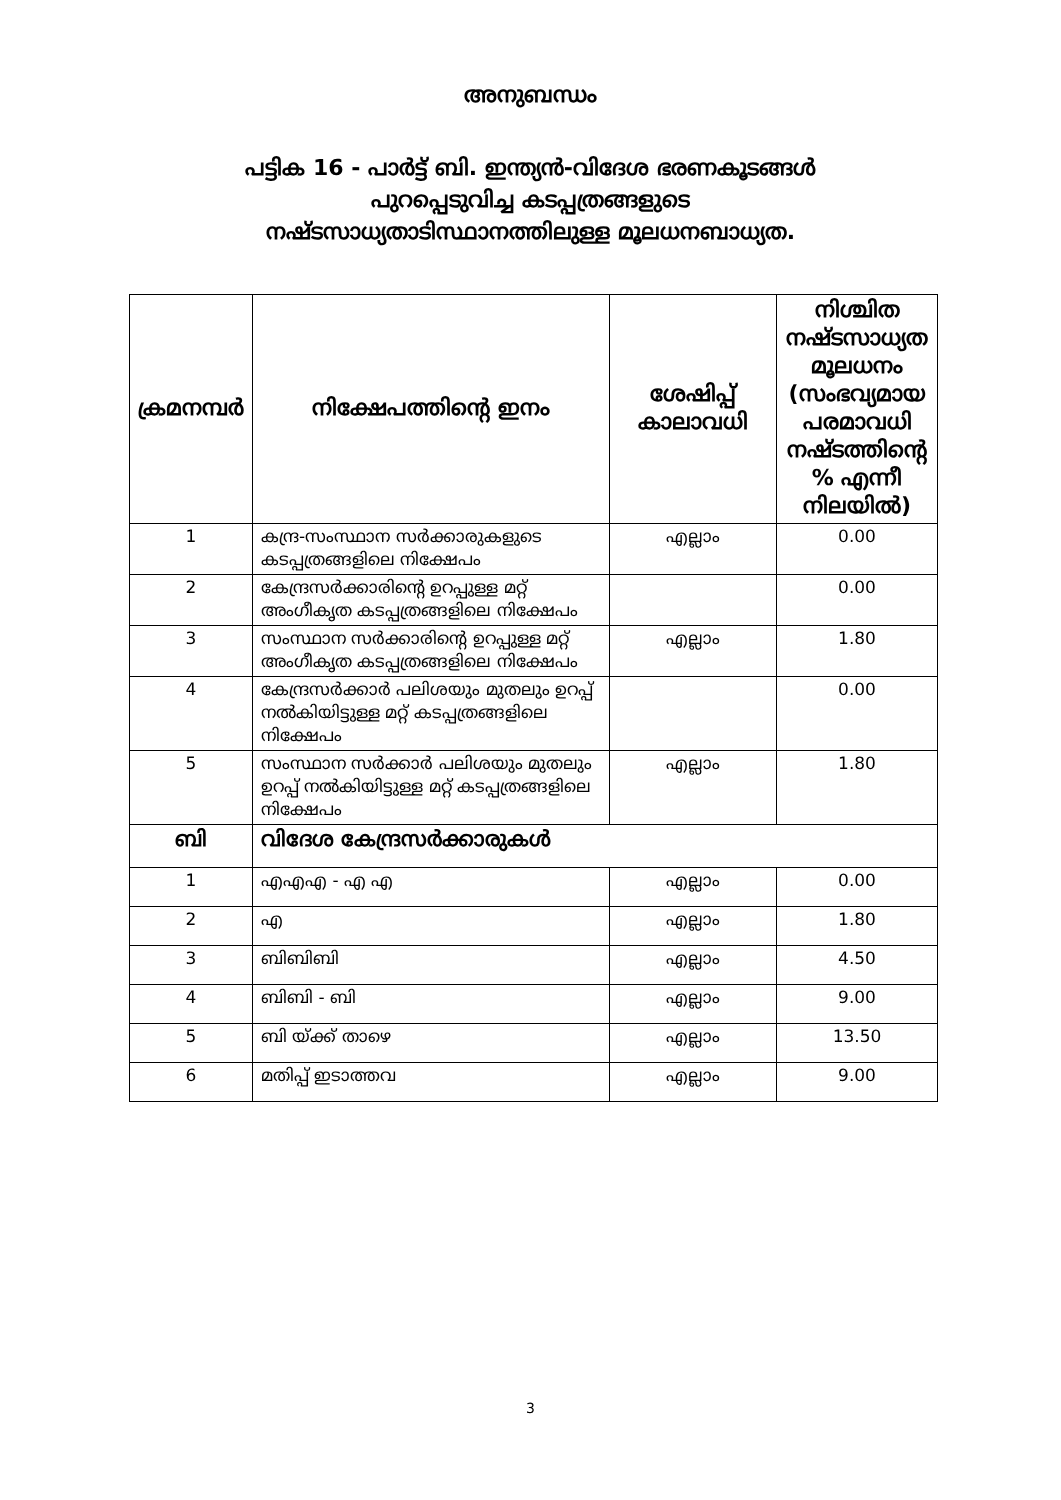അനുബന്ധം
പട്ടിക 16 - പാർട്ട് ബി. ഇന്ത്യൻ-വിദേശ ഭരണകൂടങ്ങൾ
പുറപ്പെടുവിച്ച കടപ്പത്രങ്ങളുടെ
നഷ്ടസാധ്യതാടിസ്ഥാനത്തിലുള്ള മൂലധനബാധ്യത.
| ക്രമനമ്പർ | നിക്ഷേപത്തിന്റെ ഇനം | ശേഷിപ്പ് കാലാവധി | നിശ്ചിത നഷ്ടസാധ്യത മൂലധനം (സംഭവ്യമായ പരമാവധി നഷ്ടത്തിന്റെ % എന്നീ നിലയിൽ) |
| --- | --- | --- | --- |
| 1 | കന്ദ്ര-സംസ്ഥാന സർക്കാരുകളുടെ കടപ്പത്രങ്ങളിലെ നിക്ഷേപം | എല്ലാം | 0.00 |
| 2 | കേന്ദ്രസർക്കാരിന്റെ ഉറപ്പുള്ള മറ്റ് അംഗീകൃത കടപ്പത്രങ്ങളിലെ നിക്ഷേപം | | 0.00 |
| 3 | സംസ്ഥാന സർക്കാരിന്റെ ഉറപ്പുള്ള മറ്റ് അംഗീകൃത കടപ്പത്രങ്ങളിലെ നിക്ഷേപം | എല്ലാം | 1.80 |
| 4 | കേന്ദ്രസർക്കാർ പലിശയും മുതലും ഉറപ്പ് നൽകിയിട്ടുള്ള മറ്റ് കടപ്പത്രങ്ങളിലെ നിക്ഷേപം | | 0.00 |
| 5 | സംസ്ഥാന സർക്കാർ പലിശയും മുതലും ഉറപ്പ് നൽകിയിട്ടുള്ള മറ്റ് കടപ്പത്രങ്ങളിലെ നിക്ഷേപം | എല്ലാം | 1.80 |
| ബി | വിദേശ കേന്ദ്രസർക്കാരുകൾ | | |
| 1 | എഎഎ - എ എ | എല്ലാം | 0.00 |
| 2 | എ | എല്ലാം | 1.80 |
| 3 | ബിബിബി | എല്ലാം | 4.50 |
| 4 | ബിബി - ബി | എല്ലാം | 9.00 |
| 5 | ബി യ്ക്ക് താഴെ | എല്ലാം | 13.50 |
| 6 | മതിപ്പ് ഇടാത്തവ | എല്ലാം | 9.00 |
3